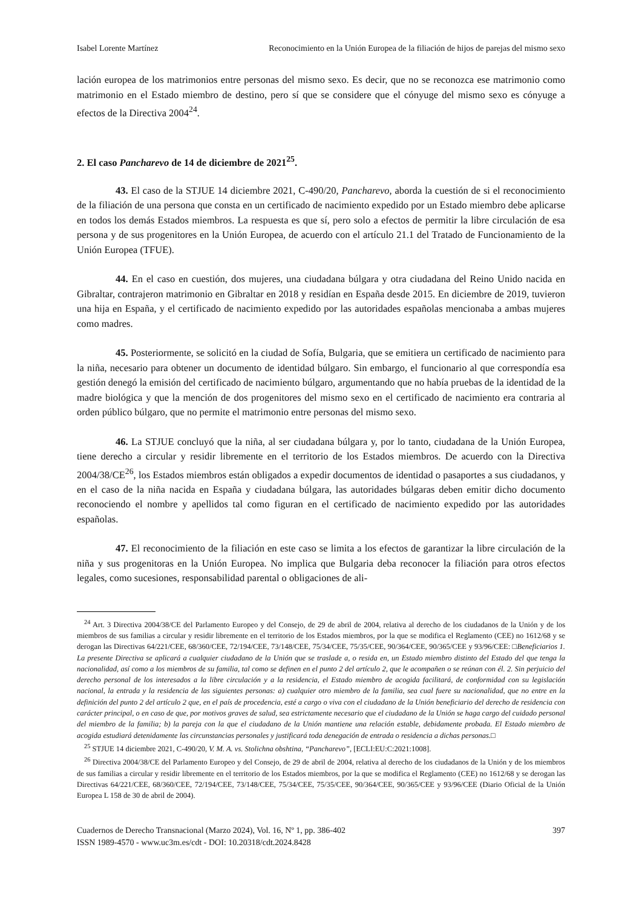Isabel Lorente Martínez Reconocimiento en la Unión Europea de la filiación de hijos de parejas del mismo sexo
lación europea de los matrimonios entre personas del mismo sexo. Es decir, que no se reconozca ese matrimonio como matrimonio en el Estado miembro de destino, pero sí que se considere que el cónyuge del mismo sexo es cónyuge a efectos de la Directiva 2004<sup>24</sup>.
2. El caso Pancharevo de 14 de diciembre de 2021<sup>25</sup>.
43. El caso de la STJUE 14 diciembre 2021, C-490/20, Pancharevo, aborda la cuestión de si el reconocimiento de la filiación de una persona que consta en un certificado de nacimiento expedido por un Estado miembro debe aplicarse en todos los demás Estados miembros. La respuesta es que sí, pero solo a efectos de permitir la libre circulación de esa persona y de sus progenitores en la Unión Europea, de acuerdo con el artículo 21.1 del Tratado de Funcionamiento de la Unión Europea (TFUE).
44. En el caso en cuestión, dos mujeres, una ciudadana búlgara y otra ciudadana del Reino Unido nacida en Gibraltar, contrajeron matrimonio en Gibraltar en 2018 y residían en España desde 2015. En diciembre de 2019, tuvieron una hija en España, y el certificado de nacimiento expedido por las autoridades españolas mencionaba a ambas mujeres como madres.
45. Posteriormente, se solicitó en la ciudad de Sofía, Bulgaria, que se emitiera un certificado de nacimiento para la niña, necesario para obtener un documento de identidad búlgaro. Sin embargo, el funcionario al que correspondía esa gestión denegó la emisión del certificado de nacimiento búlgaro, argumentando que no había pruebas de la identidad de la madre biológica y que la mención de dos progenitores del mismo sexo en el certificado de nacimiento era contraria al orden público búlgaro, que no permite el matrimonio entre personas del mismo sexo.
46. La STJUE concluyó que la niña, al ser ciudadana búlgara y, por lo tanto, ciudadana de la Unión Europea, tiene derecho a circular y residir libremente en el territorio de los Estados miembros. De acuerdo con la Directiva 2004/38/CE<sup>26</sup>, los Estados miembros están obligados a expedir documentos de identidad o pasaportes a sus ciudadanos, y en el caso de la niña nacida en España y ciudadana búlgara, las autoridades búlgaras deben emitir dicho documento reconociendo el nombre y apellidos tal como figuran en el certificado de nacimiento expedido por las autoridades españolas.
47. El reconocimiento de la filiación en este caso se limita a los efectos de garantizar la libre circulación de la niña y sus progenitoras en la Unión Europea. No implica que Bulgaria deba reconocer la filiación para otros efectos legales, como sucesiones, responsabilidad parental o obligaciones de ali-
<sup>24</sup> Art. 3 Directiva 2004/38/CE del Parlamento Europeo y del Consejo, de 29 de abril de 2004, relativa al derecho de los ciudadanos de la Unión y de los miembros de sus familias a circular y residir libremente en el territorio de los Estados miembros, por la que se modifica el Reglamento (CEE) no 1612/68 y se derogan las Directivas 64/221/CEE, 68/360/CEE, 72/194/CEE, 73/148/CEE, 75/34/CEE, 75/35/CEE, 90/364/CEE, 90/365/CEE y 93/96/CEE: □Beneficiarios 1. La presente Directiva se aplicará a cualquier ciudadano de la Unión que se traslade a, o resida en, un Estado miembro distinto del Estado del que tenga la nacionalidad, así como a los miembros de su familia, tal como se definen en el punto 2 del artículo 2, que le acompañen o se reúnan con él. 2. Sin perjuicio del derecho personal de los interesados a la libre circulación y a la residencia, el Estado miembro de acogida facilitará, de conformidad con su legislación nacional, la entrada y la residencia de las siguientes personas: a) cualquier otro miembro de la familia, sea cual fuere su nacionalidad, que no entre en la definición del punto 2 del artículo 2 que, en el país de procedencia, esté a cargo o viva con el ciudadano de la Unión beneficiario del derecho de residencia con carácter principal, o en caso de que, por motivos graves de salud, sea estrictamente necesario que el ciudadano de la Unión se haga cargo del cuidado personal del miembro de la familia; b) la pareja con la que el ciudadano de la Unión mantiene una relación estable, debidamente probada. El Estado miembro de acogida estudiará detenidamente las circunstancias personales y justificará toda denegación de entrada o residencia a dichas personas.□
<sup>25</sup> STJUE 14 diciembre 2021, C-490/20, V. M. A. vs. Stolichna obshtina, “Pancharevo”, [ECLI:EU:C:2021:1008].
<sup>26</sup> Directiva 2004/38/CE del Parlamento Europeo y del Consejo, de 29 de abril de 2004, relativa al derecho de los ciudadanos de la Unión y de los miembros de sus familias a circular y residir libremente en el territorio de los Estados miembros, por la que se modifica el Reglamento (CEE) no 1612/68 y se derogan las Directivas 64/221/CEE, 68/360/CEE, 72/194/CEE, 73/148/CEE, 75/34/CEE, 75/35/CEE, 90/364/CEE, 90/365/CEE y 93/96/CEE (Diario Oficial de la Unión Europea L 158 de 30 de abril de 2004).
Cuadernos de Derecho Transnacional (Marzo 2024), Vol. 16, Nº 1, pp. 386-402
ISSN 1989-4570 - www.uc3m.es/cdt - DOI: 10.20318/cdt.2024.8428
397